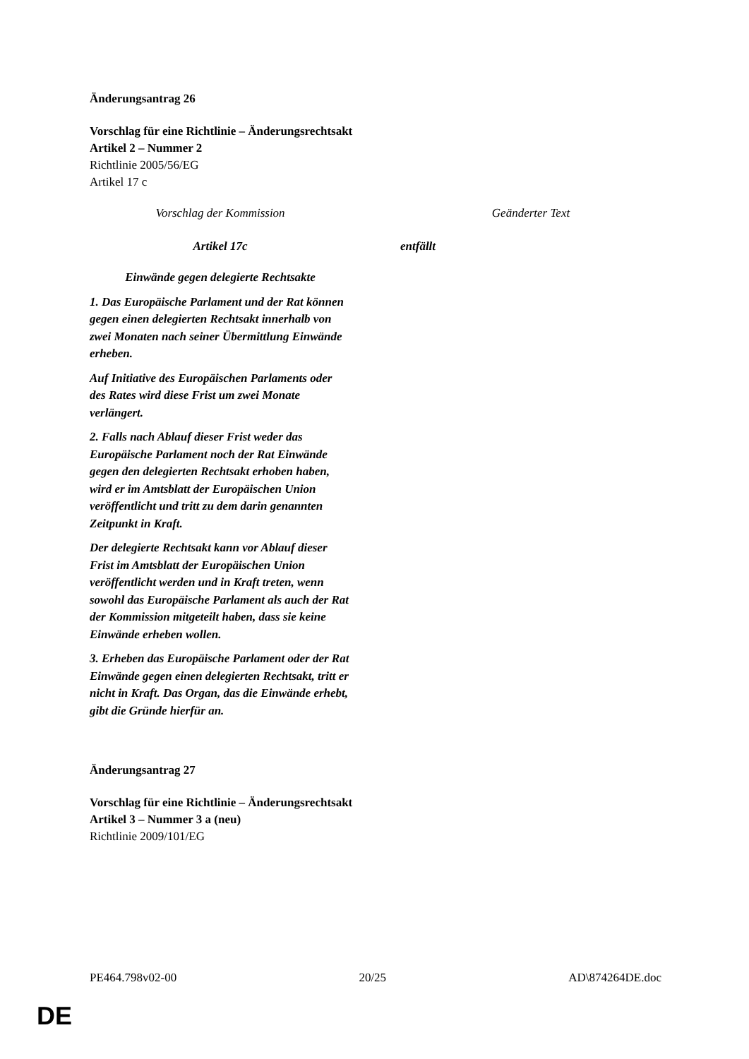Änderungsantrag 26
Vorschlag für eine Richtlinie – Änderungsrechtsakt
Artikel 2 – Nummer 2
Richtlinie 2005/56/EG
Artikel 17 c
| Vorschlag der Kommission | | Geänderter Text |
| --- | --- | --- |
| Artikel 17c Einwände gegen delegierte Rechtsakte 1. Das Europäische Parlament und der Rat können gegen einen delegierten Rechtsakt innerhalb von zwei Monaten nach seiner Übermittlung Einwände erheben. Auf Initiative des Europäischen Parlaments oder des Rates wird diese Frist um zwei Monate verlängert. 2. Falls nach Ablauf dieser Frist weder das Europäische Parlament noch der Rat Einwände gegen den delegierten Rechtsakt erhoben haben, wird er im Amtsblatt der Europäischen Union veröffentlicht und tritt zu dem darin genannten Zeitpunkt in Kraft. Der delegierte Rechtsakt kann vor Ablauf dieser Frist im Amtsblatt der Europäischen Union veröffentlicht werden und in Kraft treten, wenn sowohl das Europäische Parlament als auch der Rat der Kommission mitgeteilt haben, dass sie keine Einwände erheben wollen. 3. Erheben das Europäische Parlament oder der Rat Einwände gegen einen delegierten Rechtsakt, tritt er nicht in Kraft. Das Organ, das die Einwände erhebt, gibt die Gründe hierfür an. | | entfällt |
Änderungsantrag 27
Vorschlag für eine Richtlinie – Änderungsrechtsakt
Artikel 3 – Nummer 3 a (neu)
Richtlinie 2009/101/EG
PE464.798v02-00 20/25 AD\874264DE.doc
DE